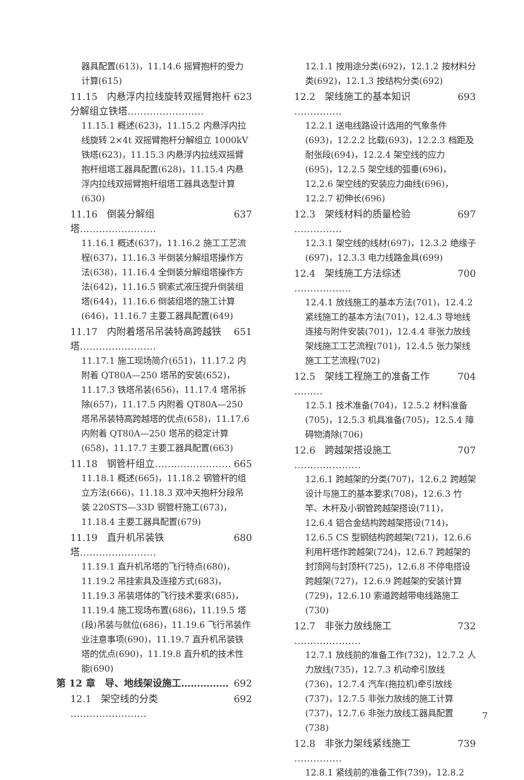器具配置(613)，11.14.6 摇臂抱杆的受力计算(615)
11.15　内悬浮内拉线旋转双摇臂抱杆分解组立铁塔…………………… 623
11.15.1 概述(623)，11.15.2 内悬浮内拉线旋转 2×4t 双摇臂抱杆分解组立 1000kV 铁塔(623)，11.15.3 内悬浮内拉线双摇臂抱杆组塔工器具配置(628)，11.15.4 内悬浮内拉线双摇臂抱杆组塔工器具选型计算(630)
11.16　倒装分解组塔…………………… 637
11.16.1 概述(637)，11.16.2 施工工艺流程(637)，11.16.3 半倒装分解组塔操作方法(638)，11.16.4 全倒装分解组塔操作方法(642)，11.16.5 钢索式液压提升倒装组塔(644)，11.16.6 倒装组塔的施工计算(646)，11.16.7 主要工器具配置(649)
11.17　内附着塔吊吊装特高跨越铁塔…………………… 651
11.17.1 施工现场简介(651)，11.17.2 内附着 QT80A—250 塔吊的安装(652)，11.17.3 铁塔吊装(656)，11.17.4 塔吊拆除(657)，11.17.5 内附着 QT80A—250 塔吊吊装特高跨越塔的优点(658)，11.17.6 内附着 QT80A—250 塔吊的稳定计算(658)，11.17.7 主要工器具配置(663)
11.18　钢管杆组立…………………… 665
11.18.1 概述(665)，11.18.2 钢管杆的组立方法(666)，11.18.3 双冲天抱杆分段吊装 220STS—33D 钢管杆施工(673)，11.18.4 主要工器具配置(679)
11.19　直升机吊装铁塔…………………… 680
11.19.1 直升机吊塔的飞行特点(680)，11.19.2 吊挂索具及连接方式(683)，11.19.3 吊装塔体的飞行技术要求(685)，11.19.4 施工现场布置(686)，11.19.5 塔(段)吊装与就位(686)，11.19.6 飞行吊装作业注意事项(690)，11.19.7 直升机吊装铁塔的优点(690)，11.19.8 直升机的技术性能(690)
第 12 章　导、地线架设施工…………… 692
12.1　架空线的分类 …………………… 692
12.1.1 按用途分类(692)，12.1.2 按材料分类(692)，12.1.3 按结构分类(692)
12.2　架线施工的基本知识 …………… 693
12.2.1 送电线路设计选用的气象条件(693)，12.2.2 比载(693)，12.2.3 档距及耐张段(694)，12.2.4 架空线的应力(695)，12.2.5 架空线的弧垂(696)，12.2.6 架空线的安装应力曲线(696)，12.2.7 初伸长(696)
12.3　架线材料的质量检验 …………… 697
12.3.1 架空线的线材(697)，12.3.2 绝缘子(697)，12.3.3 电力线路金具(699)
12.4　架线施工方法综述 ……………… 700
12.4.1 放线施工的基本方法(701)，12.4.2 紧线施工的基本方法(701)，12.4.3 导地线连接与附件安装(701)，12.4.4 非张力放线架线施工工艺流程(701)，12.4.5 张力架线施工工艺流程(702)
12.5　架线工程施工的准备工作 ……… 704
12.5.1 技术准备(704)，12.5.2 材料准备(705)，12.5.3 机具准备(705)，12.5.4 障碍物清除(706)
12.6　跨越架搭设施工 ………………… 707
12.6.1 跨越架的分类(707)，12.6.2 跨越架设计与施工的基本要求(708)，12.6.3 竹竿、木杆及小钢管跨越架搭设(711)，12.6.4 铝合金结构跨越架搭设(714)，12.6.5 CS 型钢结构跨越架(721)，12.6.6 利用杆塔作跨越架(724)，12.6.7 跨越架的封顶网与封顶杆(725)，12.6.8 不停电搭设跨越架(727)，12.6.9 跨越架的安装计算(729)，12.6.10 索道跨越带电线路施工(730)
12.7　非张力放线施工 ………………… 732
12.7.1 放线前的准备工作(732)，12.7.2 人力放线(735)，12.7.3 机动牵引放线(736)，12.7.4 汽车(拖拉机)牵引放线(737)，12.7.5 非张力放线的施工计算(737)，12.7.6 非张力放线工器具配置(738)
12.8　非张力架线紧线施工 …………… 739
12.8.1 紧线前的准备工作(739)，12.8.2
7